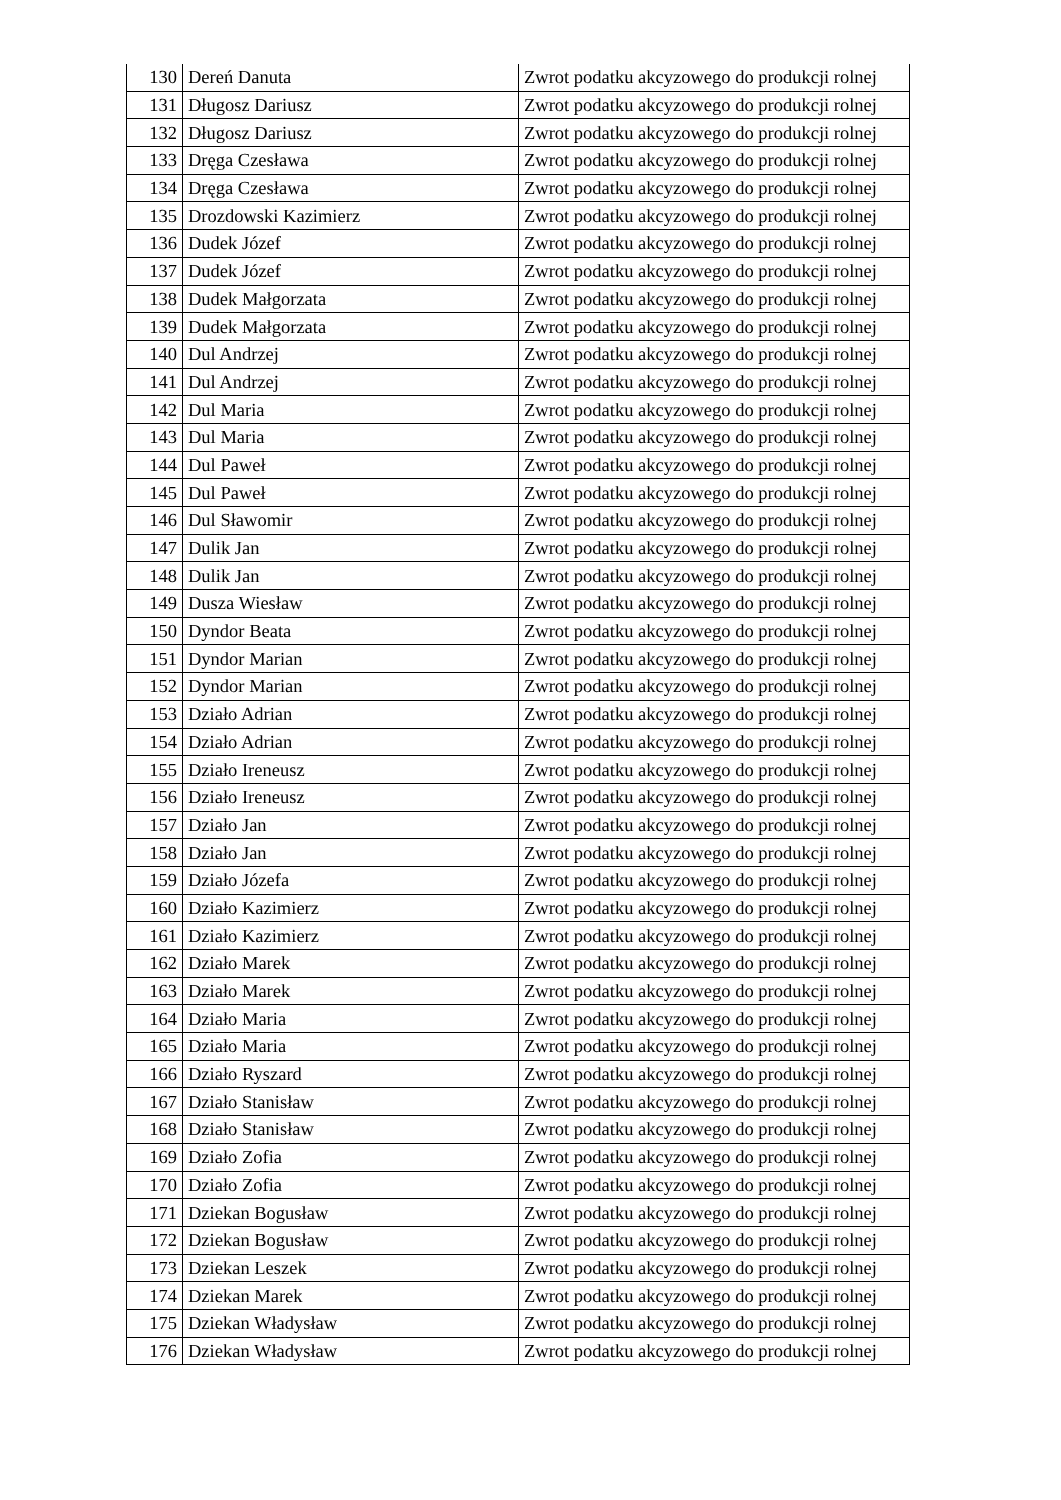| 130 | Dereń Danuta | Zwrot podatku akcyzowego do produkcji rolnej |
| 131 | Długosz Dariusz | Zwrot podatku akcyzowego do produkcji rolnej |
| 132 | Długosz Dariusz | Zwrot podatku akcyzowego do produkcji rolnej |
| 133 | Dręga Czesława | Zwrot podatku akcyzowego do produkcji rolnej |
| 134 | Dręga Czesława | Zwrot podatku akcyzowego do produkcji rolnej |
| 135 | Drozdowski Kazimierz | Zwrot podatku akcyzowego do produkcji rolnej |
| 136 | Dudek Józef | Zwrot podatku akcyzowego do produkcji rolnej |
| 137 | Dudek Józef | Zwrot podatku akcyzowego do produkcji rolnej |
| 138 | Dudek Małgorzata | Zwrot podatku akcyzowego do produkcji rolnej |
| 139 | Dudek Małgorzata | Zwrot podatku akcyzowego do produkcji rolnej |
| 140 | Dul Andrzej | Zwrot podatku akcyzowego do produkcji rolnej |
| 141 | Dul Andrzej | Zwrot podatku akcyzowego do produkcji rolnej |
| 142 | Dul Maria | Zwrot podatku akcyzowego do produkcji rolnej |
| 143 | Dul Maria | Zwrot podatku akcyzowego do produkcji rolnej |
| 144 | Dul Paweł | Zwrot podatku akcyzowego do produkcji rolnej |
| 145 | Dul Paweł | Zwrot podatku akcyzowego do produkcji rolnej |
| 146 | Dul Sławomir | Zwrot podatku akcyzowego do produkcji rolnej |
| 147 | Dulik Jan | Zwrot podatku akcyzowego do produkcji rolnej |
| 148 | Dulik Jan | Zwrot podatku akcyzowego do produkcji rolnej |
| 149 | Dusza Wiesław | Zwrot podatku akcyzowego do produkcji rolnej |
| 150 | Dyndor Beata | Zwrot podatku akcyzowego do produkcji rolnej |
| 151 | Dyndor Marian | Zwrot podatku akcyzowego do produkcji rolnej |
| 152 | Dyndor Marian | Zwrot podatku akcyzowego do produkcji rolnej |
| 153 | Działo Adrian | Zwrot podatku akcyzowego do produkcji rolnej |
| 154 | Działo Adrian | Zwrot podatku akcyzowego do produkcji rolnej |
| 155 | Działo Ireneusz | Zwrot podatku akcyzowego do produkcji rolnej |
| 156 | Działo Ireneusz | Zwrot podatku akcyzowego do produkcji rolnej |
| 157 | Działo Jan | Zwrot podatku akcyzowego do produkcji rolnej |
| 158 | Działo Jan | Zwrot podatku akcyzowego do produkcji rolnej |
| 159 | Działo Józefa | Zwrot podatku akcyzowego do produkcji rolnej |
| 160 | Działo Kazimierz | Zwrot podatku akcyzowego do produkcji rolnej |
| 161 | Działo Kazimierz | Zwrot podatku akcyzowego do produkcji rolnej |
| 162 | Działo Marek | Zwrot podatku akcyzowego do produkcji rolnej |
| 163 | Działo Marek | Zwrot podatku akcyzowego do produkcji rolnej |
| 164 | Działo Maria | Zwrot podatku akcyzowego do produkcji rolnej |
| 165 | Działo Maria | Zwrot podatku akcyzowego do produkcji rolnej |
| 166 | Działo Ryszard | Zwrot podatku akcyzowego do produkcji rolnej |
| 167 | Działo Stanisław | Zwrot podatku akcyzowego do produkcji rolnej |
| 168 | Działo Stanisław | Zwrot podatku akcyzowego do produkcji rolnej |
| 169 | Działo Zofia | Zwrot podatku akcyzowego do produkcji rolnej |
| 170 | Działo Zofia | Zwrot podatku akcyzowego do produkcji rolnej |
| 171 | Dziekan Bogusław | Zwrot podatku akcyzowego do produkcji rolnej |
| 172 | Dziekan Bogusław | Zwrot podatku akcyzowego do produkcji rolnej |
| 173 | Dziekan Leszek | Zwrot podatku akcyzowego do produkcji rolnej |
| 174 | Dziekan Marek | Zwrot podatku akcyzowego do produkcji rolnej |
| 175 | Dziekan Władysław | Zwrot podatku akcyzowego do produkcji rolnej |
| 176 | Dziekan Władysław | Zwrot podatku akcyzowego do produkcji rolnej |